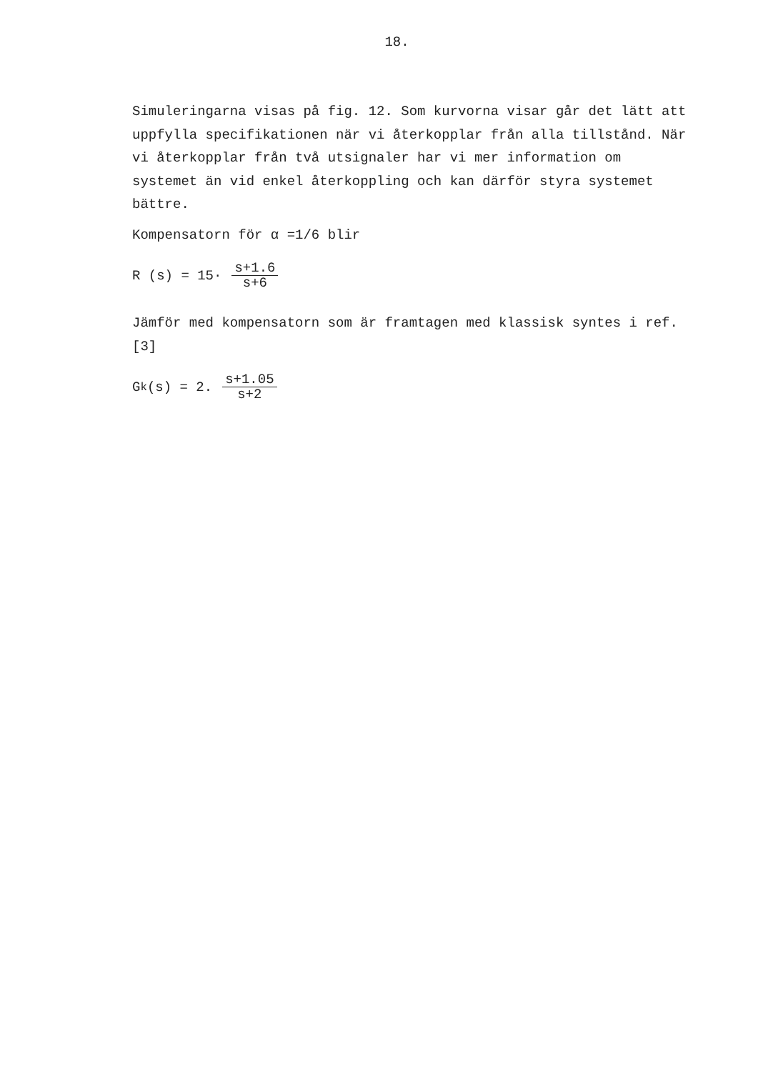18.
Simuleringarna visas på fig. 12. Som kurvorna visar går det lätt att uppfylla specifikationen när vi återkopplar från alla tillstånd. När vi återkopplar från två utsignaler har vi mer information om systemet än vid enkel återkoppling och kan därför styra systemet bättre.
Kompensatorn för α =1/6 blir
R (s) = 15· s+1.6 s+6
Jämför med kompensatorn som är framtagen med klassisk syntes i ref. [3]
G<sub>k</sub>(s) = 2. s+1.05 s+2